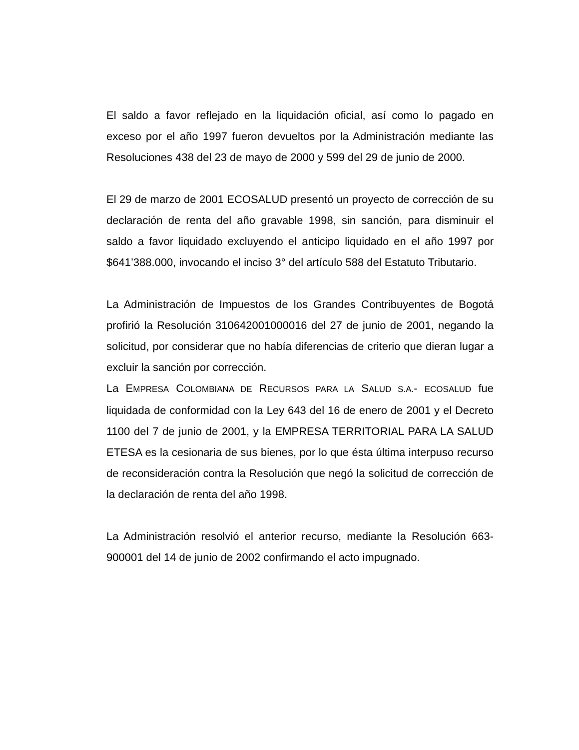El saldo a favor reflejado en la liquidación oficial, así como lo pagado en exceso por el año 1997 fueron devueltos por la Administración mediante las Resoluciones 438 del 23 de mayo de 2000 y 599 del 29 de junio de 2000.
El 29 de marzo de 2001 ECOSALUD presentó un proyecto de corrección de su declaración de renta del año gravable 1998, sin sanción, para disminuir el saldo a favor liquidado excluyendo el anticipo liquidado en el año 1997 por $641’388.000, invocando el inciso 3° del artículo 588 del Estatuto Tributario.
La Administración de Impuestos de los Grandes Contribuyentes de Bogotá profirió la Resolución 310642001000016 del 27 de junio de 2001, negando la solicitud, por considerar que no había diferencias de criterio que dieran lugar a excluir la sanción por corrección.
La EMPRESA COLOMBIANA DE RECURSOS PARA LA SALUD S.A.- ECOSALUD fue liquidada de conformidad con la Ley 643 del 16 de enero de 2001 y el Decreto 1100 del 7 de junio de 2001, y la EMPRESA TERRITORIAL PARA LA SALUD ETESA es la cesionaria de sus bienes, por lo que ésta última interpuso recurso de reconsideración contra la Resolución que negó la solicitud de corrección de la declaración de renta del año 1998.
La Administración resolvió el anterior recurso, mediante la Resolución 663-900001 del 14 de junio de 2002 confirmando el acto impugnado.